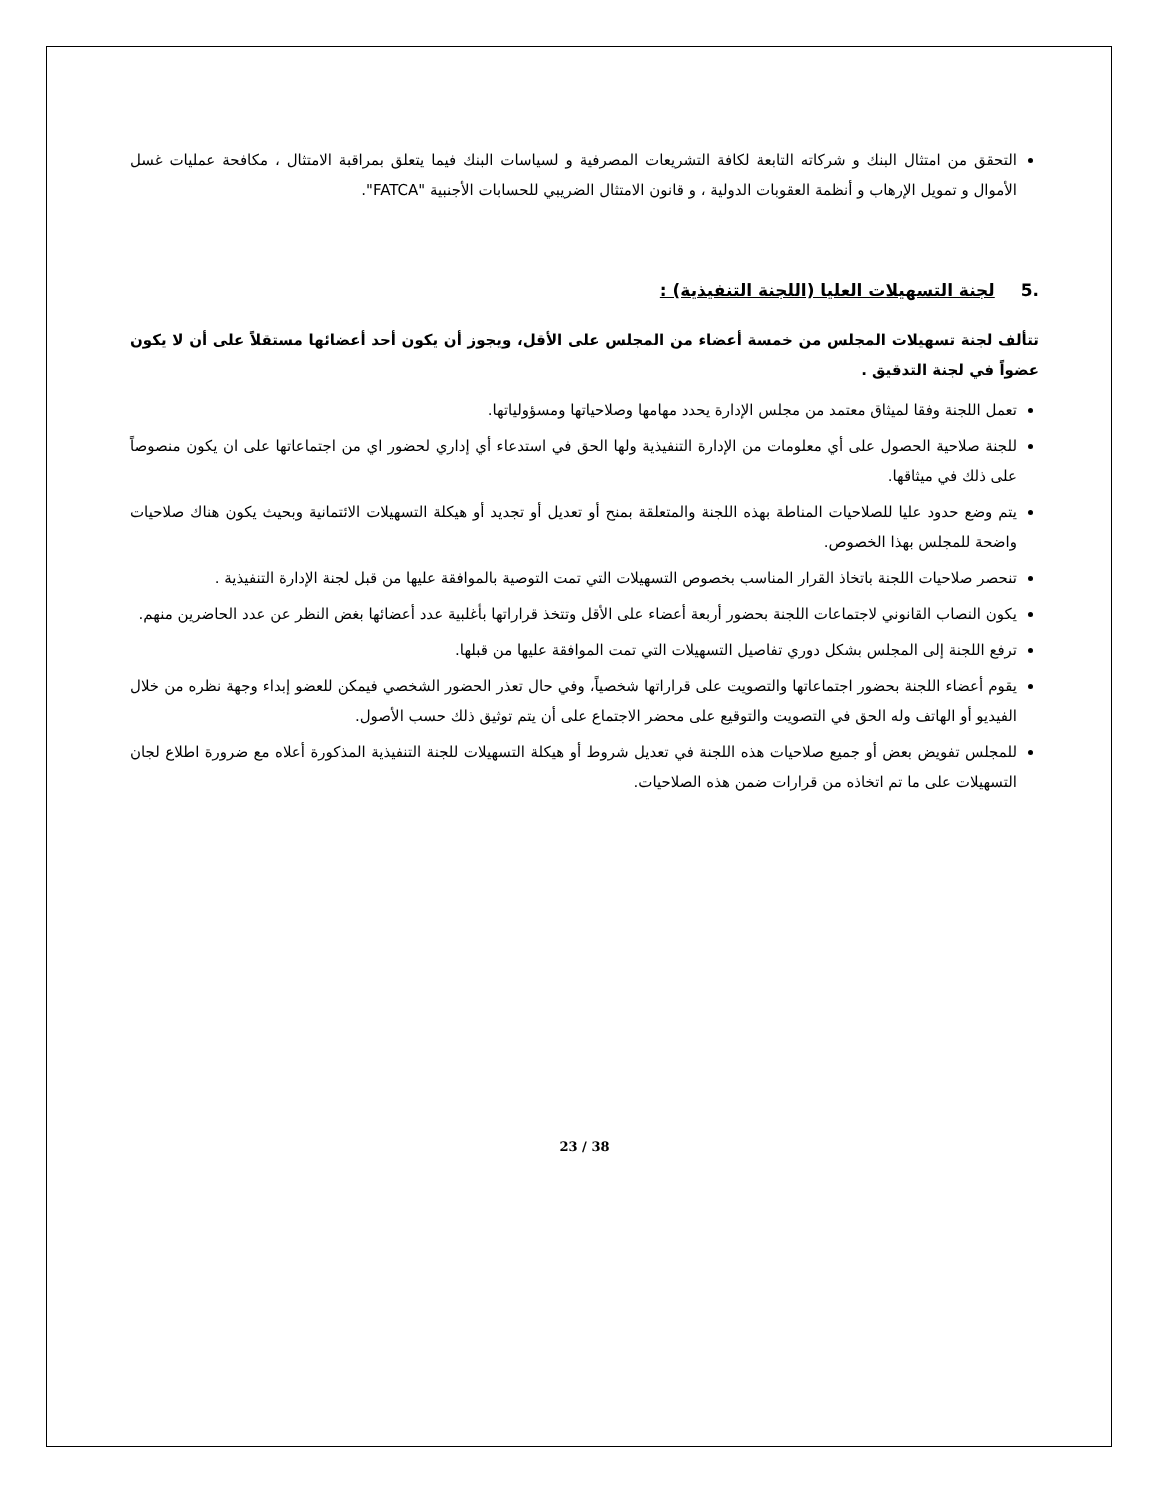التحقق من امتثال البنك و شركاته التابعة لكافة التشريعات المصرفية و لسياسات البنك فيما يتعلق بمراقبة الامتثال ، مكافحة عمليات غسل الأموال و تمويل الإرهاب و أنظمة العقوبات الدولية ، و قانون الامتثال الضريبي للحسابات الأجنبية "FATCA".
.5 لجنة التسهيلات العليا (اللجنة التنفيذية) :
تتألف لجنة تسهيلات المجلس من خمسة أعضاء من المجلس على الأقل، ويجوز أن يكون أحد أعضائها مستقلاً على أن لا يكون عضواً في لجنة التدقيق .
تعمل اللجنة وفقا لميثاق معتمد من مجلس الإدارة يحدد مهامها وصلاحياتها ومسؤولياتها.
للجنة صلاحية الحصول على أي معلومات من الإدارة التنفيذية ولها الحق في استدعاء أي إداري لحضور اي من اجتماعاتها على ان يكون منصوصاً على ذلك في ميثاقها.
يتم وضع حدود عليا للصلاحيات المناطة بهذه اللجنة والمتعلقة بمنح أو تعديل أو تجديد أو هيكلة التسهيلات الائتمانية وبحيث يكون هناك صلاحيات واضحة للمجلس بهذا الخصوص.
تنحصر صلاحيات اللجنة باتخاذ القرار المناسب بخصوص التسهيلات التي تمت التوصية بالموافقة عليها من قبل لجنة الإدارة التنفيذية .
يكون النصاب القانوني لاجتماعات اللجنة بحضور أربعة أعضاء على الأقل وتتخذ قراراتها بأغلبية عدد أعضائها بغض النظر عن عدد الحاضرين منهم.
ترفع اللجنة إلى المجلس بشكل دوري تفاصيل التسهيلات التي تمت الموافقة عليها من قبلها.
يقوم أعضاء اللجنة بحضور اجتماعاتها والتصويت على قراراتها شخصياً، وفي حال تعذر الحضور الشخصي فيمكن للعضو إبداء وجهة نظره من خلال الفيديو أو الهاتف وله الحق في التصويت والتوقيع على محضر الاجتماع على أن يتم توثيق ذلك حسب الأصول.
للمجلس تفويض بعض أو جميع صلاحيات هذه اللجنة في تعديل شروط أو هيكلة التسهيلات للجنة التنفيذية المذكورة أعلاه مع ضرورة اطلاع لجان التسهيلات على ما تم اتخاذه من قرارات ضمن هذه الصلاحيات.
23 / 38